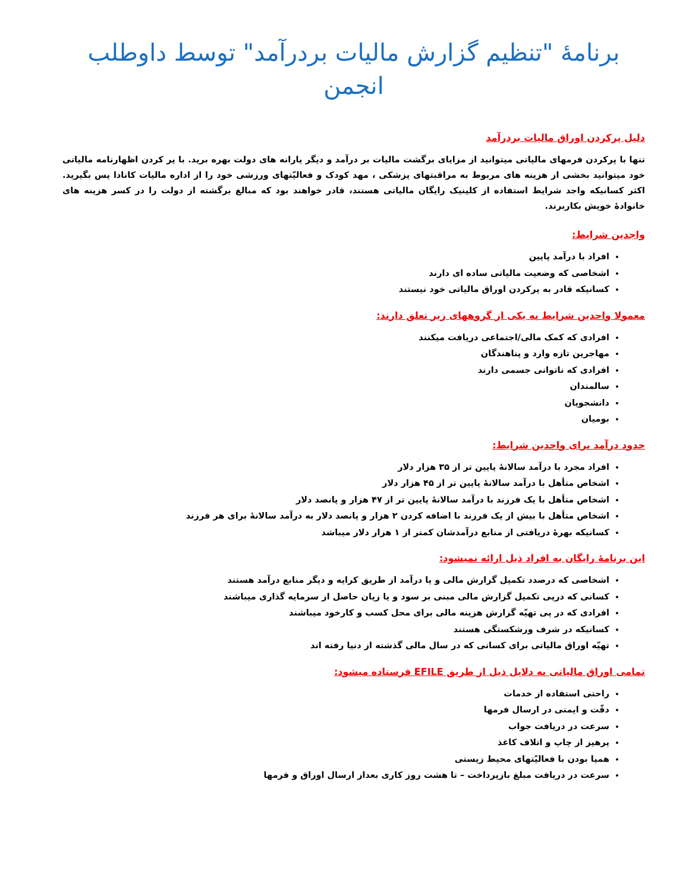برنامهٔ "تنظیم گزارش مالیات بردرآمد" توسط داوطلب انجمن
دلیل پرکردن اوراق مالیات بردرآمد
تنها با پرکردن فرمهای مالیاتی میتوانید از مزایای برگشت مالیات بر درآمد و دیگر یارانه های دولت بهره برید. با پر کردن اظهارنامه مالیاتی خود میتوانید بخشی از هزینه های مربوط به مراقبتهای پزشکی ، مهد کودک و فعالیّتهای ورزشی خود را از اداره مالیات کانادا پس بگیرید. اکثر کسانیکه واجد شرایط استفاده از کلینیک رایگان مالیاتی هستند، قادر خواهند بود که مبالغ برگشته از دولت را در کسر هزینه های خانوادهٔ خویش بکاربرند.
واجدین شرایط:
افراد با درآمد پایین
اشخاصی که وضعیت مالیاتی ساده ای دارند
کسانیکه قادر به پرکردن اوراق مالیاتی خود نیستند
معمولا واجدین شرایط به یکی از گروههای زیر تعلق دارند:
افرادی که کمک مالی/اجتماعی دریافت میکنند
مهاجرین تازه وارد و پناهندگان
افرادی که ناتوانی جسمی دارند
سالمندان
دانشجویان
بومیان
حدود درآمد برای واجدین شرایط:
افراد مجرد با درآمد سالانهٔ پایین تر از ۳۵ هزار دلار
اشخاص متأهل با درآمد سالانهٔ پایین تر از ۴۵ هزار دلار
اشخاص متأهل با یک فرزند با درآمد سالانهٔ پایین تر از ۴۷ هزار و پانصد دلار
اشخاص متأهل با بیش از یک فرزند با اضافه کردن ۲ هزار و پانصد دلار به درآمد سالانهٔ برای هر فرزند
کسانیکه بهرهٔ دریافتی از منابع درآمدشان کمتر از ۱ هزار دلار میباشد
این برنامهٔ رایگان به افراد ذیل ارائه نمیشود:
اشخاصی که درصدد تکمیل گزارش مالی و یا درآمد از طریق کرایه و دیگر منابع درآمد هستند
کسانی که درپی تکمیل گزارش مالی مبنی بر سود و یا زیان حاصل از سرمایه گذاری میباشند
افرادی که در پی تهیّه گزارش هزینه مالی برای محل کسب و کارخود میباشند
کسانیکه در شرف ورشکستگی هستند
تهیّه اوراق مالیاتی برای کسانی که در سال مالی گذشته از دنیا رفته اند
تمامی اوراق مالیاتی به دلایل ذیل از طریق EFILE فرستاده میشود:
راحتی استفاده از خدمات
دقّت و ایمنی در ارسال فرمها
سرعت در دریافت جواب
پرهیز از چاپ و اتلاف کاغذ
همپا بودن با فعالیّتهای محیط زیستی
سرعت در دریافت مبلغ بازپرداخت – تا هشت روز کاری بعداز ارسال اوراق و فرمها